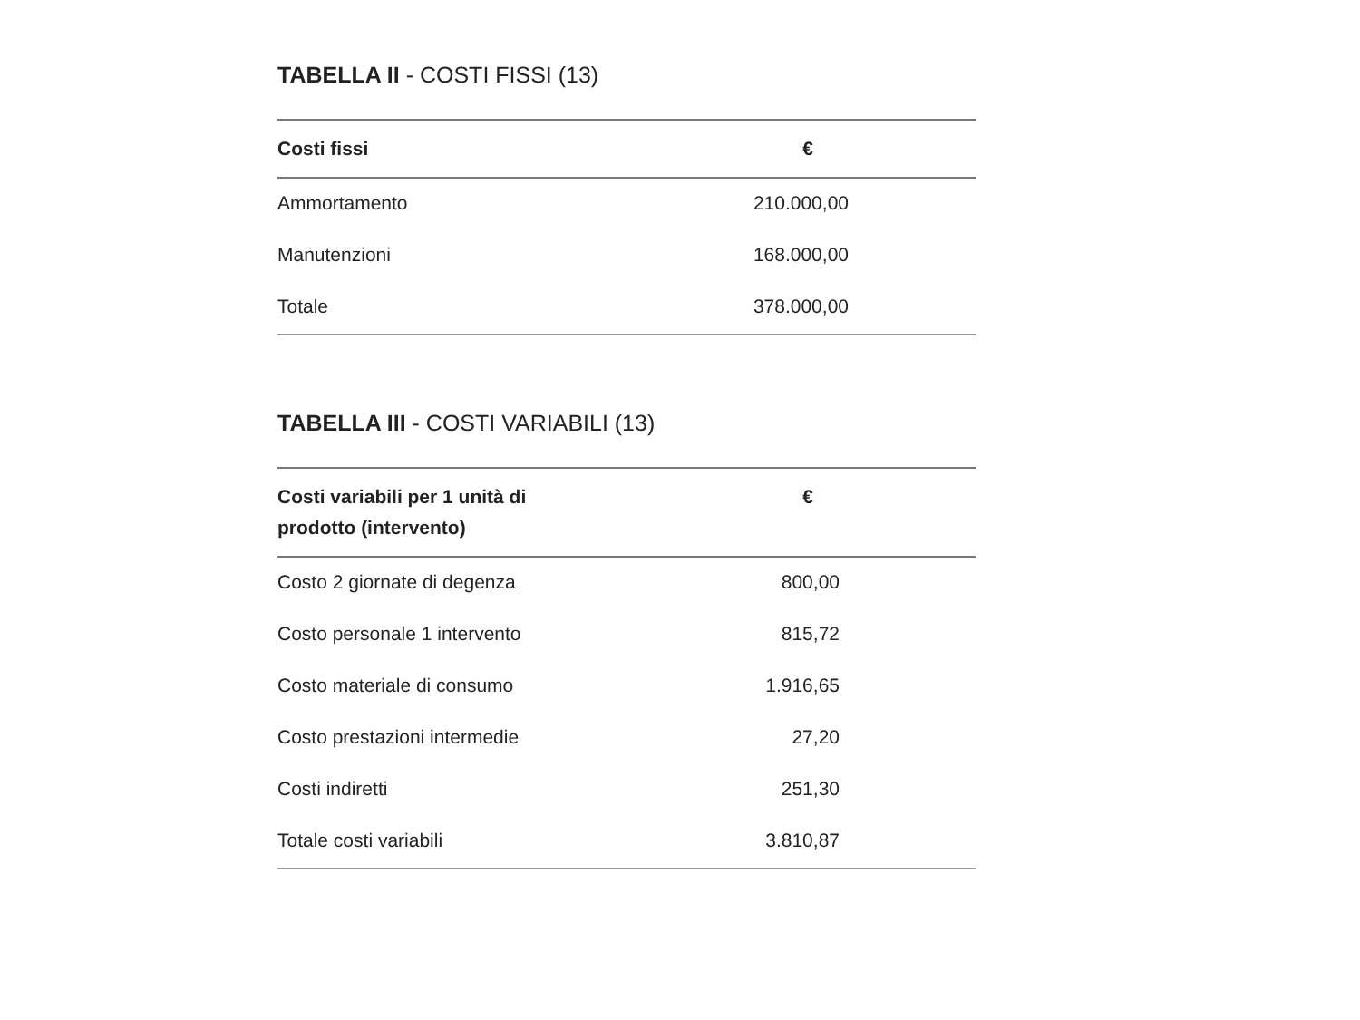TABELLA II - COSTI FISSI (13)
| Costi fissi | € |
| --- | --- |
| Ammortamento | 210.000,00 |
| Manutenzioni | 168.000,00 |
| Totale | 378.000,00 |
TABELLA III - COSTI VARIABILI (13)
| Costi variabili per 1 unità di prodotto (intervento) | € |
| --- | --- |
| Costo 2 giornate di degenza | 800,00 |
| Costo personale 1 intervento | 815,72 |
| Costo materiale di consumo | 1.916,65 |
| Costo prestazioni intermedie | 27,20 |
| Costi indiretti | 251,30 |
| Totale costi variabili | 3.810,87 |